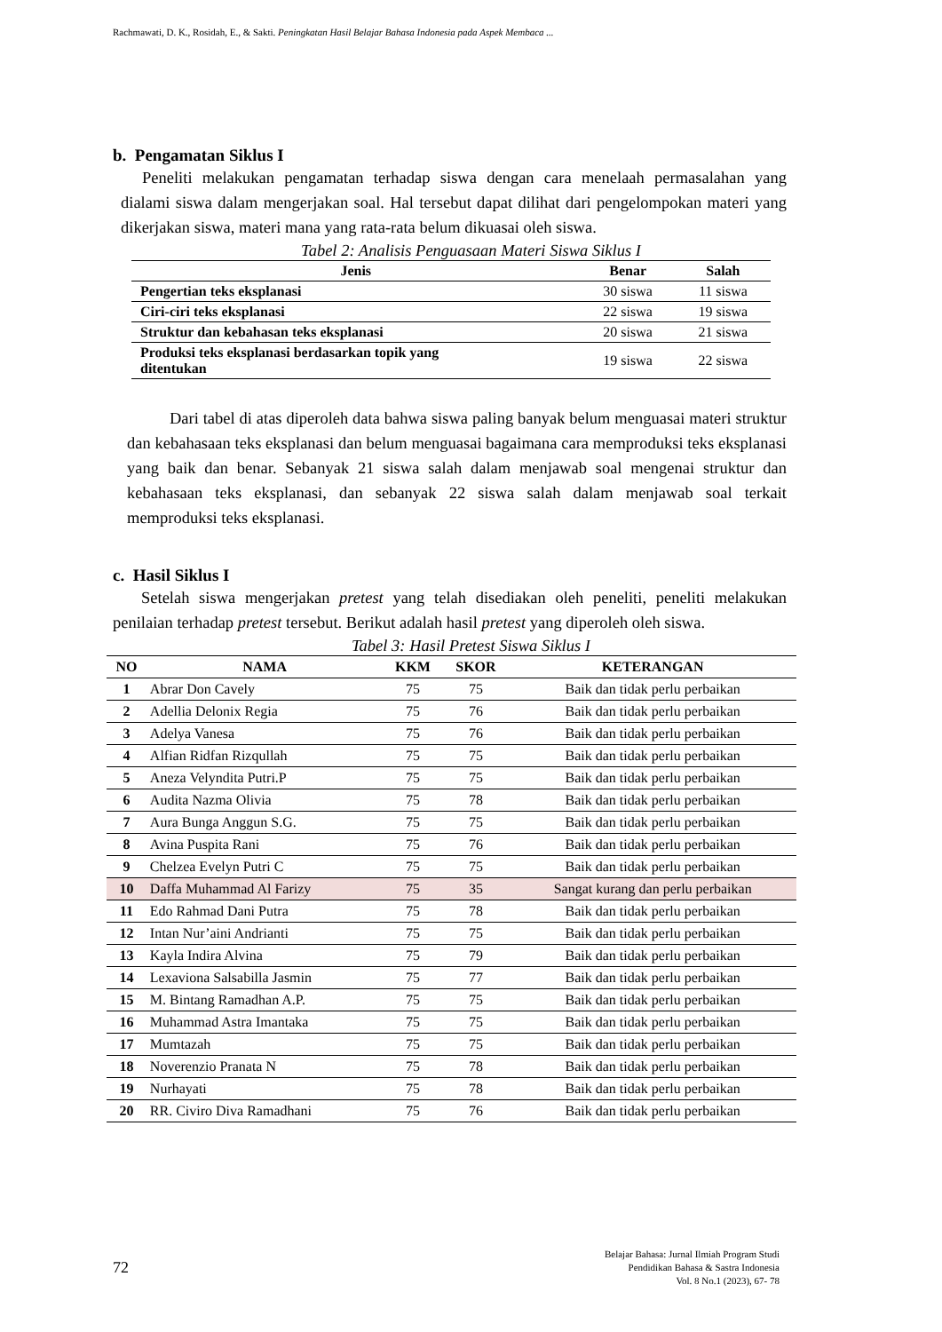Rachmawati, D. K., Rosidah, E., & Sakti. Peningkatan Hasil Belajar Bahasa Indonesia pada Aspek Membaca ...
b. Pengamatan Siklus I
Peneliti melakukan pengamatan terhadap siswa dengan cara menelaah permasalahan yang dialami siswa dalam mengerjakan soal. Hal tersebut dapat dilihat dari pengelompokan materi yang dikerjakan siswa, materi mana yang rata-rata belum dikuasai oleh siswa.
Tabel 2: Analisis Penguasaan Materi Siswa Siklus I
| Jenis | Benar | Salah |
| --- | --- | --- |
| Pengertian teks eksplanasi | 30 siswa | 11 siswa |
| Ciri-ciri teks eksplanasi | 22 siswa | 19 siswa |
| Struktur dan kebahasan teks eksplanasi | 20 siswa | 21 siswa |
| Produksi teks eksplanasi berdasarkan topik yang ditentukan | 19 siswa | 22 siswa |
Dari tabel di atas diperoleh data bahwa siswa paling banyak belum menguasai materi struktur dan kebahasaan teks eksplanasi dan belum menguasai bagaimana cara memproduksi teks eksplanasi yang baik dan benar. Sebanyak 21 siswa salah dalam menjawab soal mengenai struktur dan kebahasaan teks eksplanasi, dan sebanyak 22 siswa salah dalam menjawab soal terkait memproduksi teks eksplanasi.
c. Hasil Siklus I
Setelah siswa mengerjakan pretest yang telah disediakan oleh peneliti, peneliti melakukan penilaian terhadap pretest tersebut. Berikut adalah hasil pretest yang diperoleh oleh siswa.
Tabel 3: Hasil Pretest Siswa Siklus I
| NO | NAMA | KKM | SKOR | KETERANGAN |
| --- | --- | --- | --- | --- |
| 1 | Abrar Don Cavely | 75 | 75 | Baik dan tidak perlu perbaikan |
| 2 | Adellia Delonix Regia | 75 | 76 | Baik dan tidak perlu perbaikan |
| 3 | Adelya Vanesa | 75 | 76 | Baik dan tidak perlu perbaikan |
| 4 | Alfian Ridfan Rizqullah | 75 | 75 | Baik dan tidak perlu perbaikan |
| 5 | Aneza Velyndita Putri.P | 75 | 75 | Baik dan tidak perlu perbaikan |
| 6 | Audita Nazma Olivia | 75 | 78 | Baik dan tidak perlu perbaikan |
| 7 | Aura Bunga Anggun S.G. | 75 | 75 | Baik dan tidak perlu perbaikan |
| 8 | Avina Puspita Rani | 75 | 76 | Baik dan tidak perlu perbaikan |
| 9 | Chelzea Evelyn Putri C | 75 | 75 | Baik dan tidak perlu perbaikan |
| 10 | Daffa Muhammad Al Farizy | 75 | 35 | Sangat kurang dan perlu perbaikan |
| 11 | Edo Rahmad Dani Putra | 75 | 78 | Baik dan tidak perlu perbaikan |
| 12 | Intan Nur’aini Andrianti | 75 | 75 | Baik dan tidak perlu perbaikan |
| 13 | Kayla Indira Alvina | 75 | 79 | Baik dan tidak perlu perbaikan |
| 14 | Lexaviona Salsabilla Jasmin | 75 | 77 | Baik dan tidak perlu perbaikan |
| 15 | M. Bintang Ramadhan A.P. | 75 | 75 | Baik dan tidak perlu perbaikan |
| 16 | Muhammad Astra Imantaka | 75 | 75 | Baik dan tidak perlu perbaikan |
| 17 | Mumtazah | 75 | 75 | Baik dan tidak perlu perbaikan |
| 18 | Noverenzio Pranata N | 75 | 78 | Baik dan tidak perlu perbaikan |
| 19 | Nurhayati | 75 | 78 | Baik dan tidak perlu perbaikan |
| 20 | RR. Civiro Diva Ramadhani | 75 | 76 | Baik dan tidak perlu perbaikan |
72
Belajar Bahasa: Jurnal Ilmiah Program Studi
Pendidikan Bahasa & Sastra Indonesia
Vol. 8 No.1 (2023), 67- 78